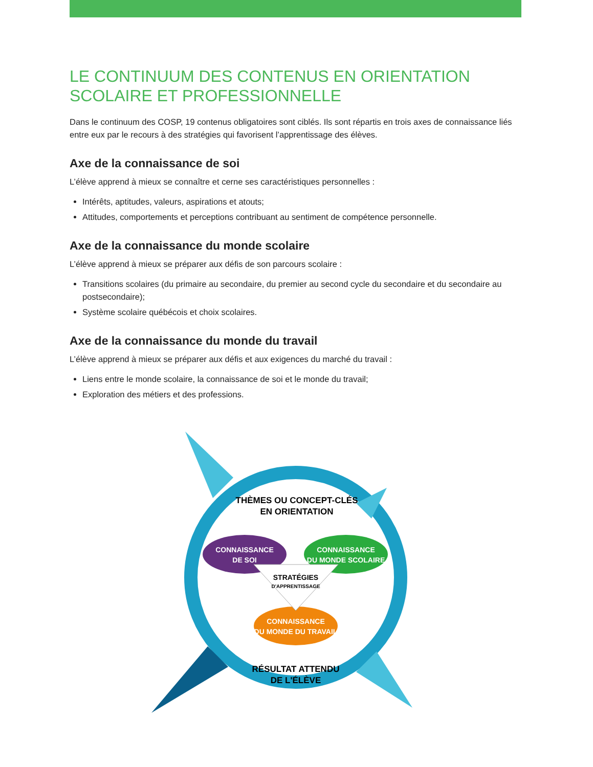LE CONTINUUM DES CONTENUS EN ORIENTATION
SCOLAIRE ET PROFESSIONNELLE
Dans le continuum des COSP, 19 contenus obligatoires sont ciblés. Ils sont répartis en trois axes de connaissance liés entre eux par le recours à des stratégies qui favorisent l’apprentissage des élèves.
Axe de la connaissance de soi
L’élève apprend à mieux se connaître et cerne ses caractéristiques personnelles :
Intérêts, aptitudes, valeurs, aspirations et atouts;
Attitudes, comportements et perceptions contribuant au sentiment de compétence personnelle.
Axe de la connaissance du monde scolaire
L’élève apprend à mieux se préparer aux défis de son parcours scolaire :
Transitions scolaires (du primaire au secondaire, du premier au second cycle du secondaire et du secondaire au postsecondaire);
Système scolaire québécois et choix scolaires.
Axe de la connaissance du monde du travail
L’élève apprend à mieux se préparer aux défis et aux exigences du marché du travail :
Liens entre le monde scolaire, la connaissance de soi et le monde du travail;
Exploration des métiers et des professions.
THÈMES OU CONCEPT-CLÉS
EN ORIENTATION
CONNAISSANCE
DE SOI
CONNAISSANCE
DU MONDE SCOLAIRE
CONNAISSANCE
DU MONDE DU TRAVAIL
STRATÉGIES
D'APPRENTISSAGE
RÉSULTAT ATTENDU
DE L'ÉLÈVE